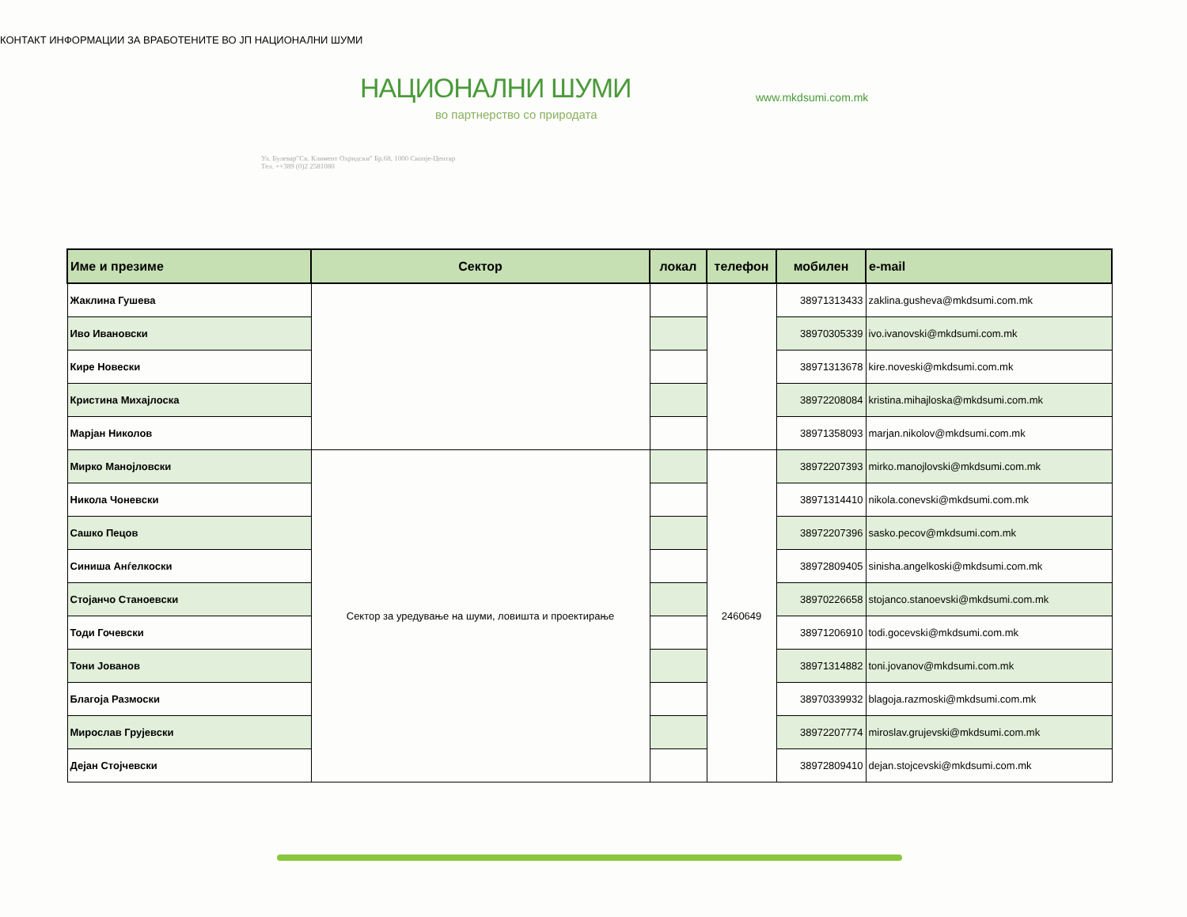КОНТАКТ ИНФОРМАЦИИ ЗА ВРАБОТЕНИТЕ ВО ЈП НАЦИОНАЛНИ ШУМИ
НАЦИОНАЛНИ ШУМИ
во партнерство со природата
Ул. Булевар"Св. Климент Охридски" Бр.68, 1000 Скопје-Центар
Тел. ++389 (0)2 2581080
www.mkdsumi.com.mk
| Име и презиме | Сектор | локал | телефон | мобилен | e-mail |
| --- | --- | --- | --- | --- | --- |
| Жаклина Гушева | | | | 38971313433 | zaklina.gusheva@mkdsumi.com.mk |
| Иво Ивановски | | | | 38970305339 | ivo.ivanovski@mkdsumi.com.mk |
| Кире Новески | | | | 38971313678 | kire.noveski@mkdsumi.com.mk |
| Кристина Михајлоска | | | | 38972208084 | kristina.mihajloska@mkdsumi.com.mk |
| Марјан Николов | | | | 38971358093 | marjan.nikolov@mkdsumi.com.mk |
| Мирко Манојловски | Сектор за уредување на шуми, ловишта и проектирање | | 2460649 | 38972207393 | mirko.manojlovski@mkdsumi.com.mk |
| Никола Чоневски | | | | 38971314410 | nikola.conevski@mkdsumi.com.mk |
| Сашко Пецов | | | | 38972207396 | sasko.pecov@mkdsumi.com.mk |
| Синиша Анѓелкоски | | | | 38972809405 | sinisha.angelkoski@mkdsumi.com.mk |
| Стојанчо Станоевски | | | | 38970226658 | stojanco.stanoevski@mkdsumi.com.mk |
| Тоди Гочевски | | | | 38971206910 | todi.gocevski@mkdsumi.com.mk |
| Тони Јованов | | | | 38971314882 | toni.jovanov@mkdsumi.com.mk |
| Благоја Размоски | | | | 38970339932 | blagoja.razmoski@mkdsumi.com.mk |
| Мирослав Грујевски | | | | 38972207774 | miroslav.grujevski@mkdsumi.com.mk |
| Дејан Стојчевски | | | | 38972809410 | dejan.stojcevski@mkdsumi.com.mk |